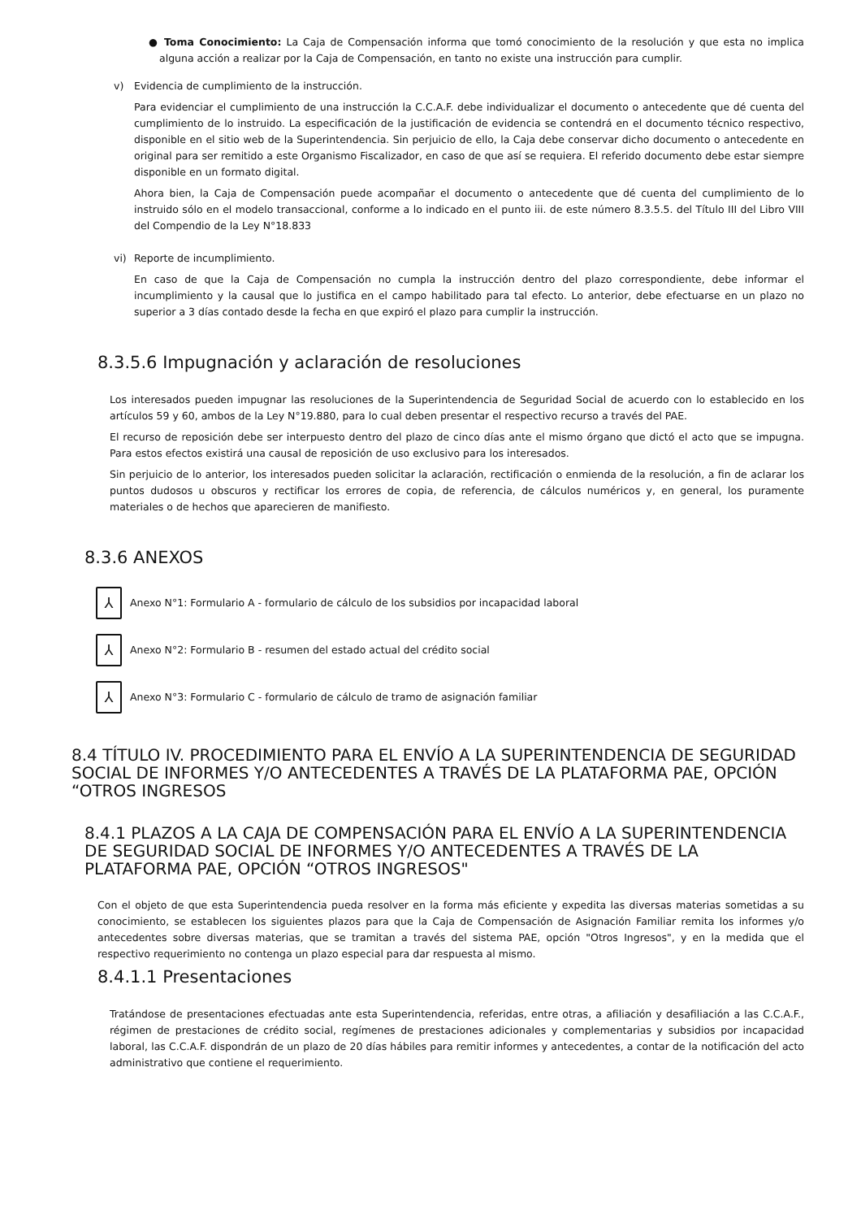● Toma Conocimiento: La Caja de Compensación informa que tomó conocimiento de la resolución y que esta no implica alguna acción a realizar por la Caja de Compensación, en tanto no existe una instrucción para cumplir.
v) Evidencia de cumplimiento de la instrucción.
Para evidenciar el cumplimiento de una instrucción la C.C.A.F. debe individualizar el documento o antecedente que dé cuenta del cumplimiento de lo instruido. La especificación de la justificación de evidencia se contendrá en el documento técnico respectivo, disponible en el sitio web de la Superintendencia. Sin perjuicio de ello, la Caja debe conservar dicho documento o antecedente en original para ser remitido a este Organismo Fiscalizador, en caso de que así se requiera. El referido documento debe estar siempre disponible en un formato digital.
Ahora bien, la Caja de Compensación puede acompañar el documento o antecedente que dé cuenta del cumplimiento de lo instruido sólo en el modelo transaccional, conforme a lo indicado en el punto iii. de este número 8.3.5.5. del Título III del Libro VIII del Compendio de la Ley N°18.833
vi) Reporte de incumplimiento.
En caso de que la Caja de Compensación no cumpla la instrucción dentro del plazo correspondiente, debe informar el incumplimiento y la causal que lo justifica en el campo habilitado para tal efecto. Lo anterior, debe efectuarse en un plazo no superior a 3 días contado desde la fecha en que expiró el plazo para cumplir la instrucción.
8.3.5.6 Impugnación y aclaración de resoluciones
Los interesados pueden impugnar las resoluciones de la Superintendencia de Seguridad Social de acuerdo con lo establecido en los artículos 59 y 60, ambos de la Ley N°19.880, para lo cual deben presentar el respectivo recurso a través del PAE.
El recurso de reposición debe ser interpuesto dentro del plazo de cinco días ante el mismo órgano que dictó el acto que se impugna. Para estos efectos existirá una causal de reposición de uso exclusivo para los interesados.
Sin perjuicio de lo anterior, los interesados pueden solicitar la aclaración, rectificación o enmienda de la resolución, a fin de aclarar los puntos dudosos u obscuros y rectificar los errores de copia, de referencia, de cálculos numéricos y, en general, los puramente materiales o de hechos que aparecieren de manifiesto.
8.3.6 ANEXOS
⅄
Anexo N°1: Formulario A - formulario de cálculo de los subsidios por incapacidad laboral
⅄
Anexo N°2: Formulario B - resumen del estado actual del crédito social
⅄
Anexo N°3: Formulario C - formulario de cálculo de tramo de asignación familiar
8.4 TÍTULO IV. PROCEDIMIENTO PARA EL ENVÍO A LA SUPERINTENDENCIA DE SEGURIDAD SOCIAL DE INFORMES Y/O ANTECEDENTES A TRAVÉS DE LA PLATAFORMA PAE, OPCIÓN “OTROS INGRESOS
8.4.1 PLAZOS A LA CAJA DE COMPENSACIÓN PARA EL ENVÍO A LA SUPERINTENDENCIA DE SEGURIDAD SOCIAL DE INFORMES Y/O ANTECEDENTES A TRAVÉS DE LA PLATAFORMA PAE, OPCIÓN “OTROS INGRESOS"
Con el objeto de que esta Superintendencia pueda resolver en la forma más eficiente y expedita las diversas materias sometidas a su conocimiento, se establecen los siguientes plazos para que la Caja de Compensación de Asignación Familiar remita los informes y/o antecedentes sobre diversas materias, que se tramitan a través del sistema PAE, opción "Otros Ingresos", y en la medida que el respectivo requerimiento no contenga un plazo especial para dar respuesta al mismo.
8.4.1.1 Presentaciones
Tratándose de presentaciones efectuadas ante esta Superintendencia, referidas, entre otras, a afiliación y desafiliación a las C.C.A.F., régimen de prestaciones de crédito social, regímenes de prestaciones adicionales y complementarias y subsidios por incapacidad laboral, las C.C.A.F. dispondrán de un plazo de 20 días hábiles para remitir informes y antecedentes, a contar de la notificación del acto administrativo que contiene el requerimiento.